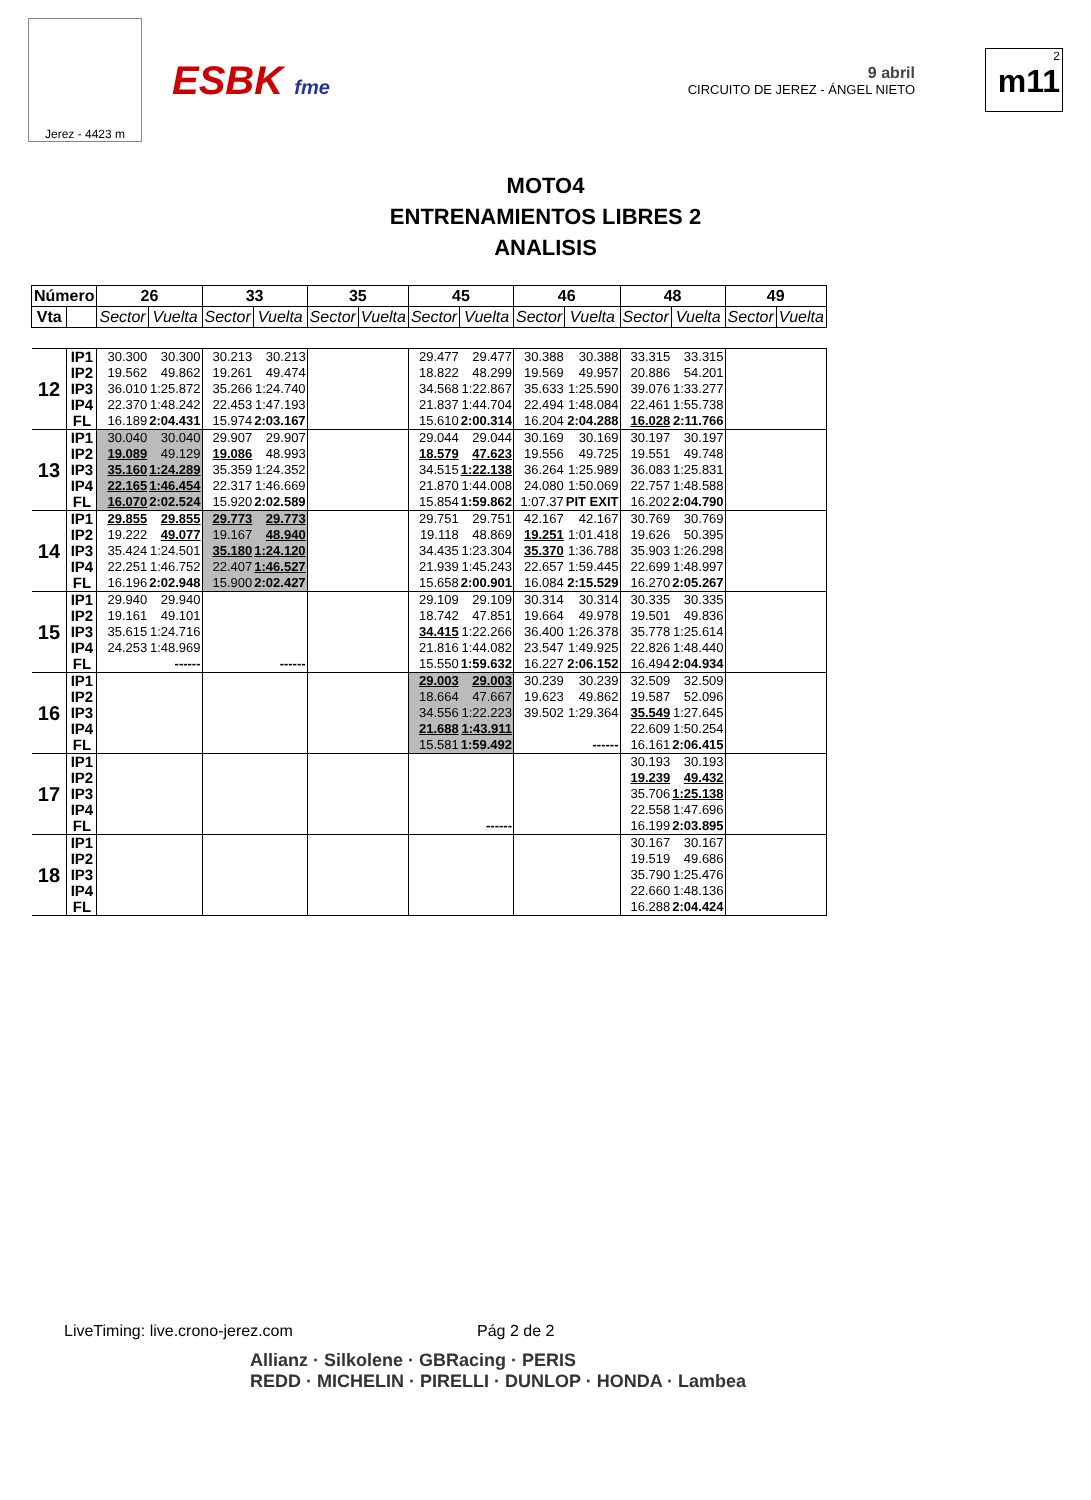Jerez - 4423 m
ESBK fme
9 abril
CIRCUITO DE JEREZ - ÁNGEL NIETO
2
m11
MOTO4
ENTRENAMIENTOS LIBRES 2
ANALISIS
| Número | | 26 | | 33 | | 35 | | 45 | | 46 | | 48 | | 49 | |
| --- | --- | --- | --- | --- | --- | --- | --- | --- | --- | --- | --- | --- | --- | --- | --- |
| Vta | | Sector | Vuelta | Sector | Vuelta | Sector | Vuelta | Sector | Vuelta | Sector | Vuelta | Sector | Vuelta | Sector | Vuelta |
| 12 | IP1 | 30.300 | 30.300 | 30.213 | 30.213 | | | 29.477 | 29.477 | 30.388 | 30.388 | 33.315 | 33.315 | | |
| | IP2 | 19.562 | 49.862 | 19.261 | 49.474 | | | 18.822 | 48.299 | 19.569 | 49.957 | 20.886 | 54.201 | | |
| | IP3 | 36.010 | 1:25.872 | 35.266 | 1:24.740 | | | 34.568 | 1:22.867 | 35.633 | 1:25.590 | 39.076 | 1:33.277 | | |
| | IP4 | 22.370 | 1:48.242 | 22.453 | 1:47.193 | | | 21.837 | 1:44.704 | 22.494 | 1:48.084 | 22.461 | 1:55.738 | | |
| | FL | 16.189 | 2:04.431 | 15.974 | 2:03.167 | | | 15.610 | 2:00.314 | 16.204 | 2:04.288 | 16.028 | 2:11.766 | | |
| 13 | IP1 | 30.040 | 30.040 | 29.907 | 29.907 | | | 29.044 | 29.044 | 30.169 | 30.169 | 30.197 | 30.197 | | |
| | IP2 | 19.089 | 49.129 | 19.086 | 48.993 | | | 18.579 | 47.623 | 19.556 | 49.725 | 19.551 | 49.748 | | |
| | IP3 | 35.160 | 1:24.289 | 35.359 | 1:24.352 | | | 34.515 | 1:22.138 | 36.264 | 1:25.989 | 36.083 | 1:25.831 | | |
| | IP4 | 22.165 | 1:46.454 | 22.317 | 1:46.669 | | | 21.870 | 1:44.008 | 24.080 | 1:50.069 | 22.757 | 1:48.588 | | |
| | FL | 16.070 | 2:02.524 | 15.920 | 2:02.589 | | | 15.854 | 1:59.862 | 1:07.37 | PIT EXIT | 16.202 | 2:04.790 | | |
| 14 | IP1 | 29.855 | 29.855 | 29.773 | 29.773 | | | 29.751 | 29.751 | 42.167 | 42.167 | 30.769 | 30.769 | | |
| | IP2 | 19.222 | 49.077 | 19.167 | 48.940 | | | 19.118 | 48.869 | 19.251 | 1:01.418 | 19.626 | 50.395 | | |
| | IP3 | 35.424 | 1:24.501 | 35.180 | 1:24.120 | | | 34.435 | 1:23.304 | 35.370 | 1:36.788 | 35.903 | 1:26.298 | | |
| | IP4 | 22.251 | 1:46.752 | 22.407 | 1:46.527 | | | 21.939 | 1:45.243 | 22.657 | 1:59.445 | 22.699 | 1:48.997 | | |
| | FL | 16.196 | 2:02.948 | 15.900 | 2:02.427 | | | 15.658 | 2:00.901 | 16.084 | 2:15.529 | 16.270 | 2:05.267 | | |
| 15 | IP1 | 29.940 | 29.940 | | | | | 29.109 | 29.109 | 30.314 | 30.314 | 30.335 | 30.335 | | |
| | IP2 | 19.161 | 49.101 | | | | | 18.742 | 47.851 | 19.664 | 49.978 | 19.501 | 49.836 | | |
| | IP3 | 35.615 | 1:24.716 | | | | | 34.415 | 1:22.266 | 36.400 | 1:26.378 | 35.778 | 1:25.614 | | |
| | IP4 | 24.253 | 1:48.969 | | | | | 21.816 | 1:44.082 | 23.547 | 1:49.925 | 22.826 | 1:48.440 | | |
| | FL | | ------ | | ------ | | | 15.550 | 1:59.632 | 16.227 | 2:06.152 | 16.494 | 2:04.934 | | |
| 16 | IP1 | | | | | | | 29.003 | 29.003 | 30.239 | 30.239 | 32.509 | 32.509 | | |
| | IP2 | | | | | | | 18.664 | 47.667 | 19.623 | 49.862 | 19.587 | 52.096 | | |
| | IP3 | | | | | | | 34.556 | 1:22.223 | 39.502 | 1:29.364 | 35.549 | 1:27.645 | | |
| | IP4 | | | | | | | 21.688 | 1:43.911 | | | 22.609 | 1:50.254 | | |
| | FL | | | | | | | 15.581 | 1:59.492 | | ------ | 16.161 | 2:06.415 | | |
| 17 | IP1 | | | | | | | | | | | 30.193 | 30.193 | | |
| | IP2 | | | | | | | | | | | 19.239 | 49.432 | | |
| | IP3 | | | | | | | | | | | 35.706 | 1:25.138 | | |
| | IP4 | | | | | | | | | | | 22.558 | 1:47.696 | | |
| | FL | | | | | | | | ------ | | | 16.199 | 2:03.895 | | |
| 18 | IP1 | | | | | | | | | | | 30.167 | 30.167 | | |
| | IP2 | | | | | | | | | | | 19.519 | 49.686 | | |
| | IP3 | | | | | | | | | | | 35.790 | 1:25.476 | | |
| | IP4 | | | | | | | | | | | 22.660 | 1:48.136 | | |
| | FL | | | | | | | | | | | 16.288 | 2:04.424 | | |
LiveTiming: live.crono-jerez.com
Pág 2 de 2
Allianz · Silkolene · GBRacing · PERIS
REDD · MICHELIN · PIRELLI · DUNLOP · HONDA · Lambea